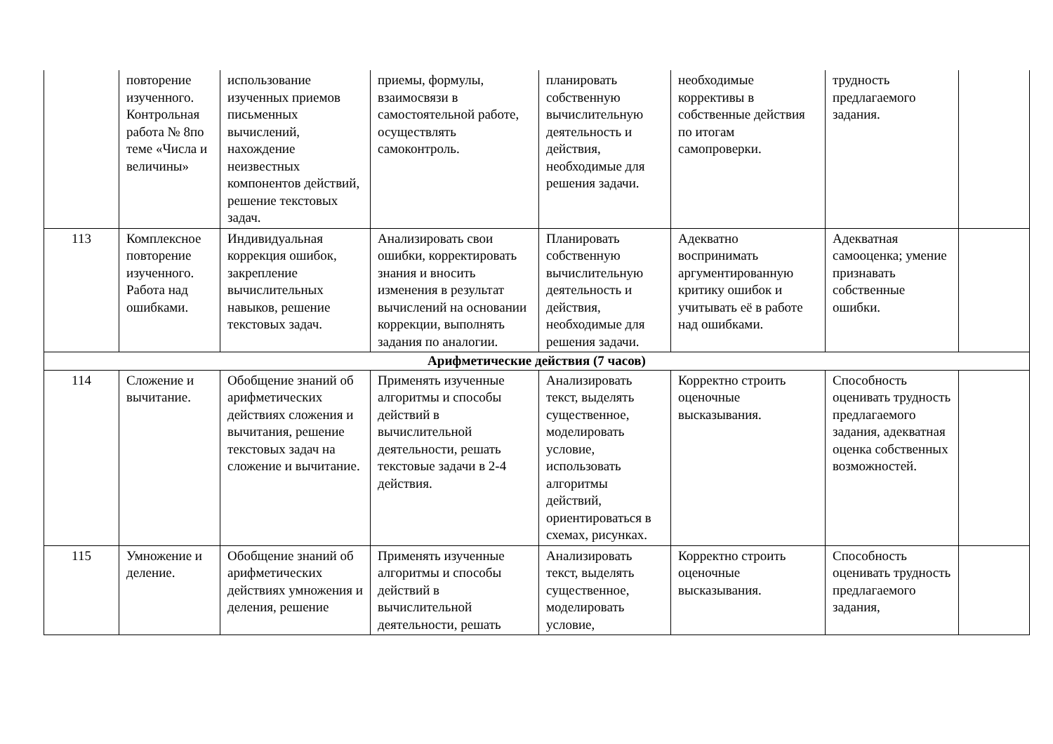| | повторение изученного. Контрольная работа № 8по теме «Числа и величины» | использование изученных приемов письменных вычислений, нахождение неизвестных компонентов действий, решение текстовых задач. | приемы, формулы, взаимосвязи в самостоятельной работе, осуществлять самоконтроль. | планировать собственную вычислительную деятельность и действия, необходимые для решения задачи. | необходимые коррективы в собственные действия по итогам самопроверки. | трудность предлагаемого задания. | |
| 113 | Комплексное повторение изученного. Работа над ошибками. | Индивидуальная коррекция ошибок, закрепление вычислительных навыков, решение текстовых задач. | Анализировать свои ошибки, корректировать знания и вносить изменения в результат вычислений на основании коррекции, выполнять задания по аналогии. | Планировать собственную вычислительную деятельность и действия, необходимые для решения задачи. | Адекватно воспринимать аргументированную критику ошибок и учитывать её в работе над ошибками. | Адекватная самооценка; умение признавать собственные ошибки. | |
| Арифметические действия (7 часов) | | | | | | | |
| 114 | Сложение и вычитание. | Обобщение знаний об арифметических действиях сложения и вычитания, решение текстовых задач на сложение и вычитание. | Применять изученные алгоритмы и способы действий в вычислительной деятельности, решать текстовые задачи в 2-4 действия. | Анализировать текст, выделять существенное, моделировать условие, использовать алгоритмы действий, ориентироваться в схемах, рисунках. | Корректно строить оценочные высказывания. | Способность оценивать трудность предлагаемого задания, адекватная оценка собственных возможностей. | |
| 115 | Умножение и деление. | Обобщение знаний об арифметических действиях умножения и деления, решение | Применять изученные алгоритмы и способы действий в вычислительной деятельности, решать | Анализировать текст, выделять существенное, моделировать условие, | Корректно строить оценочные высказывания. | Способность оценивать трудность предлагаемого задания, | |